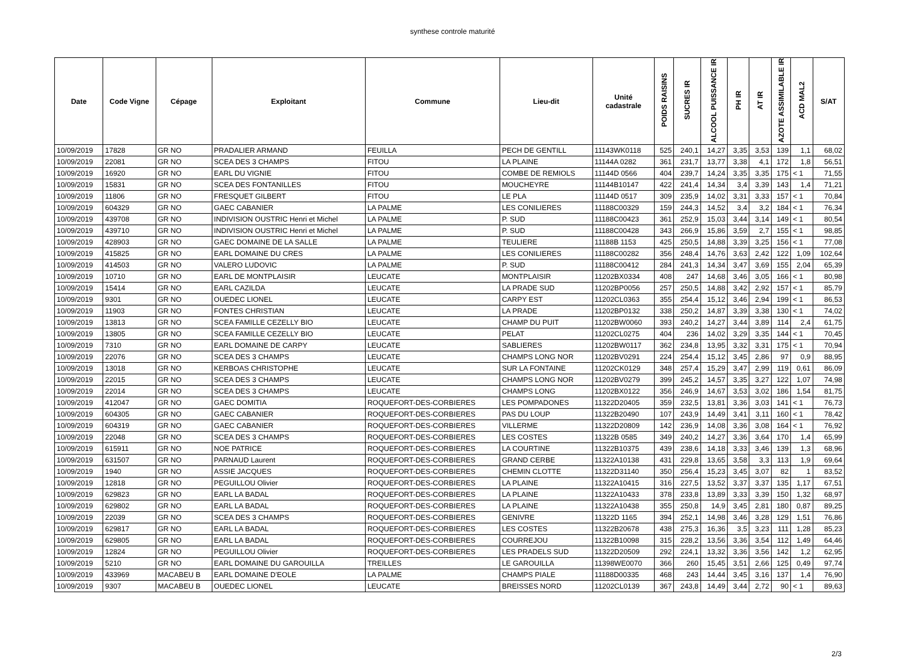synthese controle maturité
| Date | Code Vigne | Cépage | Exploitant | Commune | Lieu-dit | Unité cadastrale | POIDS RAISINS | SUCRES IR | ALCOOL PUISSANCE IR | PH IR | AT IR | AZOTE ASSIMILABLE IR | ACD MAL2 | S/AT |
| --- | --- | --- | --- | --- | --- | --- | --- | --- | --- | --- | --- | --- | --- | --- |
| 10/09/2019 | 17828 | GR NO | PRADALIER ARMAND | FEUILLA | PECH DE GENTILL | 11143WK0118 | 525 | 240,1 | 14,27 | 3,35 | 3,53 | 139 | 1,1 | 68,02 |
| 10/09/2019 | 22081 | GR NO | SCEA DES 3 CHAMPS | FITOU | LA PLAINE | 11144A 0282 | 361 | 231,7 | 13,77 | 3,38 | 4,1 | 172 | 1,8 | 56,51 |
| 10/09/2019 | 16920 | GR NO | EARL DU VIGNIE | FITOU | COMBE DE REMIOLS | 11144D 0566 | 404 | 239,7 | 14,24 | 3,35 | 3,35 | 175 | < 1 | 71,55 |
| 10/09/2019 | 15831 | GR NO | SCEA DES FONTANILLES | FITOU | MOUCHEYRE | 11144B10147 | 422 | 241,4 | 14,34 | 3,4 | 3,39 | 143 | 1,4 | 71,21 |
| 10/09/2019 | 11806 | GR NO | FRESQUET GILBERT | FITOU | LE PLA | 11144D 0517 | 309 | 235,9 | 14,02 | 3,31 | 3,33 | 157 | < 1 | 70,84 |
| 10/09/2019 | 604329 | GR NO | GAEC CABANIER | LA PALME | LES CONILIERES | 11188C00329 | 159 | 244,3 | 14,52 | 3,4 | 3,2 | 184 | < 1 | 76,34 |
| 10/09/2019 | 439708 | GR NO | INDIVISION OUSTRIC Henri et Michel | LA PALME | P. SUD | 11188C00423 | 361 | 252,9 | 15,03 | 3,44 | 3,14 | 149 | < 1 | 80,54 |
| 10/09/2019 | 439710 | GR NO | INDIVISION OUSTRIC Henri et Michel | LA PALME | P. SUD | 11188C00428 | 343 | 266,9 | 15,86 | 3,59 | 2,7 | 155 | < 1 | 98,85 |
| 10/09/2019 | 428903 | GR NO | GAEC DOMAINE DE LA SALLE | LA PALME | TEULIERE | 11188B 1153 | 425 | 250,5 | 14,88 | 3,39 | 3,25 | 156 | < 1 | 77,08 |
| 10/09/2019 | 415825 | GR NO | EARL DOMAINE DU CRES | LA PALME | LES CONILIERES | 11188C00282 | 356 | 248,4 | 14,76 | 3,63 | 2,42 | 122 | 1,09 | 102,64 |
| 10/09/2019 | 414503 | GR NO | VALERO LUDOVIC | LA PALME | P. SUD | 11188C00412 | 284 | 241,3 | 14,34 | 3,47 | 3,69 | 155 | 2,04 | 65,39 |
| 10/09/2019 | 10710 | GR NO | EARL DE MONTPLAISIR | LEUCATE | MONTPLAISIR | 11202BX0334 | 408 | 247 | 14,68 | 3,46 | 3,05 | 166 | < 1 | 80,98 |
| 10/09/2019 | 15414 | GR NO | EARL CAZILDA | LEUCATE | LA PRADE SUD | 11202BP0056 | 257 | 250,5 | 14,88 | 3,42 | 2,92 | 157 | < 1 | 85,79 |
| 10/09/2019 | 9301 | GR NO | OUEDEC LIONEL | LEUCATE | CARPY EST | 11202CL0363 | 355 | 254,4 | 15,12 | 3,46 | 2,94 | 199 | < 1 | 86,53 |
| 10/09/2019 | 11903 | GR NO | FONTES CHRISTIAN | LEUCATE | LA PRADE | 11202BP0132 | 338 | 250,2 | 14,87 | 3,39 | 3,38 | 130 | < 1 | 74,02 |
| 10/09/2019 | 13813 | GR NO | SCEA FAMILLE CEZELLY BIO | LEUCATE | CHAMP DU PUIT | 11202BW0060 | 393 | 240,2 | 14,27 | 3,44 | 3,89 | 114 | 2,4 | 61,75 |
| 10/09/2019 | 13805 | GR NO | SCEA FAMILLE CEZELLY BIO | LEUCATE | PELAT | 11202CL0275 | 404 | 236 | 14,02 | 3,29 | 3,35 | 144 | < 1 | 70,45 |
| 10/09/2019 | 7310 | GR NO | EARL DOMAINE DE CARPY | LEUCATE | SABLIERES | 11202BW0117 | 362 | 234,8 | 13,95 | 3,32 | 3,31 | 175 | < 1 | 70,94 |
| 10/09/2019 | 22076 | GR NO | SCEA DES 3 CHAMPS | LEUCATE | CHAMPS LONG NOR | 11202BV0291 | 224 | 254,4 | 15,12 | 3,45 | 2,86 | 97 | 0,9 | 88,95 |
| 10/09/2019 | 13018 | GR NO | KERBOAS CHRISTOPHE | LEUCATE | SUR LA FONTAINE | 11202CK0129 | 348 | 257,4 | 15,29 | 3,47 | 2,99 | 119 | 0,61 | 86,09 |
| 10/09/2019 | 22015 | GR NO | SCEA DES 3 CHAMPS | LEUCATE | CHAMPS LONG NOR | 11202BV0279 | 399 | 245,2 | 14,57 | 3,35 | 3,27 | 122 | 1,07 | 74,98 |
| 10/09/2019 | 22014 | GR NO | SCEA DES 3 CHAMPS | LEUCATE | CHAMPS LONG | 11202BX0122 | 356 | 246,9 | 14,67 | 3,53 | 3,02 | 186 | 1,54 | 81,75 |
| 10/09/2019 | 412047 | GR NO | GAEC DOMITIA | ROQUEFORT-DES-CORBIERES | LES POMPADONES | 11322D20405 | 359 | 232,5 | 13,81 | 3,36 | 3,03 | 141 | < 1 | 76,73 |
| 10/09/2019 | 604305 | GR NO | GAEC CABANIER | ROQUEFORT-DES-CORBIERES | PAS DU LOUP | 11322B20490 | 107 | 243,9 | 14,49 | 3,41 | 3,11 | 160 | < 1 | 78,42 |
| 10/09/2019 | 604319 | GR NO | GAEC CABANIER | ROQUEFORT-DES-CORBIERES | VILLERME | 11322D20809 | 142 | 236,9 | 14,08 | 3,36 | 3,08 | 164 | < 1 | 76,92 |
| 10/09/2019 | 22048 | GR NO | SCEA DES 3 CHAMPS | ROQUEFORT-DES-CORBIERES | LES COSTES | 11322B 0585 | 349 | 240,2 | 14,27 | 3,36 | 3,64 | 170 | 1,4 | 65,99 |
| 10/09/2019 | 615911 | GR NO | NOE PATRICE | ROQUEFORT-DES-CORBIERES | LA COURTINE | 11322B10375 | 439 | 238,6 | 14,18 | 3,33 | 3,46 | 139 | 1,3 | 68,96 |
| 10/09/2019 | 631507 | GR NO | PARNAUD Laurent | ROQUEFORT-DES-CORBIERES | GRAND CERBE | 11322A10138 | 431 | 229,8 | 13,65 | 3,58 | 3,3 | 113 | 1,9 | 69,64 |
| 10/09/2019 | 1940 | GR NO | ASSIE JACQUES | ROQUEFORT-DES-CORBIERES | CHEMIN CLOTTE | 11322D31140 | 350 | 256,4 | 15,23 | 3,45 | 3,07 | 82 | 1 | 83,52 |
| 10/09/2019 | 12818 | GR NO | PEGUILLOU Olivier | ROQUEFORT-DES-CORBIERES | LA PLAINE | 11322A10415 | 316 | 227,5 | 13,52 | 3,37 | 3,37 | 135 | 1,17 | 67,51 |
| 10/09/2019 | 629823 | GR NO | EARL LA BADAL | ROQUEFORT-DES-CORBIERES | LA PLAINE | 11322A10433 | 378 | 233,8 | 13,89 | 3,33 | 3,39 | 150 | 1,32 | 68,97 |
| 10/09/2019 | 629802 | GR NO | EARL LA BADAL | ROQUEFORT-DES-CORBIERES | LA PLAINE | 11322A10438 | 355 | 250,8 | 14,9 | 3,45 | 2,81 | 180 | 0,87 | 89,25 |
| 10/09/2019 | 22039 | GR NO | SCEA DES 3 CHAMPS | ROQUEFORT-DES-CORBIERES | GENIVRE | 11322D 1165 | 394 | 252,1 | 14,98 | 3,46 | 3,28 | 129 | 1,51 | 76,86 |
| 10/09/2019 | 629817 | GR NO | EARL LA BADAL | ROQUEFORT-DES-CORBIERES | LES COSTES | 11322B20678 | 438 | 275,3 | 16,36 | 3,5 | 3,23 | 111 | 1,28 | 85,23 |
| 10/09/2019 | 629805 | GR NO | EARL LA BADAL | ROQUEFORT-DES-CORBIERES | COURREJOU | 11322B10098 | 315 | 228,2 | 13,56 | 3,36 | 3,54 | 112 | 1,49 | 64,46 |
| 10/09/2019 | 12824 | GR NO | PEGUILLOU Olivier | ROQUEFORT-DES-CORBIERES | LES PRADELS SUD | 11322D20509 | 292 | 224,1 | 13,32 | 3,36 | 3,56 | 142 | 1,2 | 62,95 |
| 10/09/2019 | 5210 | GR NO | EARL DOMAINE DU GAROUILLA | TREILLES | LE GAROUILLA | 11398WE0070 | 366 | 260 | 15,45 | 3,51 | 2,66 | 125 | 0,49 | 97,74 |
| 10/09/2019 | 433969 | MACABEU B | EARL DOMAINE D'EOLE | LA PALME | CHAMPS PIALE | 11188D00335 | 468 | 243 | 14,44 | 3,45 | 3,16 | 137 | 1,4 | 76,90 |
| 10/09/2019 | 9307 | MACABEU B | OUEDEC LIONEL | LEUCATE | BREISSES NORD | 11202CL0139 | 367 | 243,8 | 14,49 | 3,44 | 2,72 | 90 | < 1 | 89,63 |
2/3